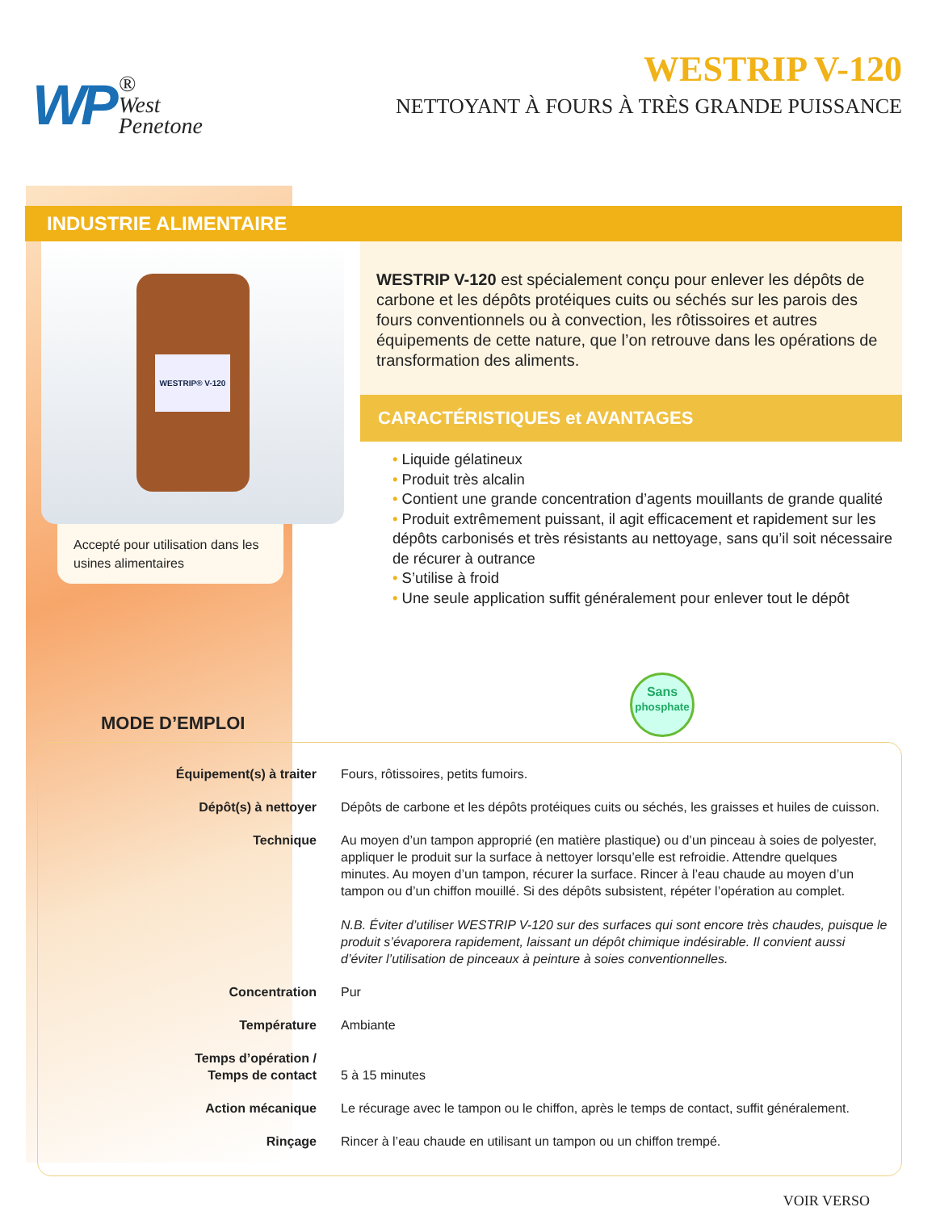WP ®
West
Penetone
WESTRIP V-120
NETTOYANT À FOURS À TRÈS GRANDE PUISSANCE
INDUSTRIE ALIMENTAIRE
WESTRIP® V-120
Accepté pour utilisation dans les usines alimentaires
WESTRIP V-120 est spécialement conçu pour enlever les dépôts de carbone et les dépôts protéiques cuits ou séchés sur les parois des fours conventionnels ou à convection, les rôtissoires et autres équipements de cette nature, que l’on retrouve dans les opérations de transformation des aliments.
CARACTÉRISTIQUES et AVANTAGES
• Liquide gélatineux
• Produit très alcalin
• Contient une grande concentration d’agents mouillants de grande qualité
• Produit extrêmement puissant, il agit efficacement et rapidement sur les dépôts carbonisés et très résistants au nettoyage, sans qu’il soit nécessaire de récurer à outrance
• S’utilise à froid
• Une seule application suffit généralement pour enlever tout le dépôt
Sans
phosphate
MODE D’EMPLOI
| Équipement(s) à traiter | Fours, rôtissoires, petits fumoirs. |
| Dépôt(s) à nettoyer | Dépôts de carbone et les dépôts protéiques cuits ou séchés, les graisses et huiles de cuisson. |
| Technique | Au moyen d’un tampon approprié (en matière plastique) ou d’un pinceau à soies de polyester, appliquer le produit sur la surface à nettoyer lorsqu’elle est refroidie. Attendre quelques minutes. Au moyen d’un tampon, récurer la surface. Rincer à l’eau chaude au moyen d’un tampon ou d’un chiffon mouillé. Si des dépôts subsistent, répéter l’opération au complet. N.B. Éviter d’utiliser WESTRIP V-120 sur des surfaces qui sont encore très chaudes, puisque le produit s’évaporera rapidement, laissant un dépôt chimique indésirable. Il convient aussi d’éviter l’utilisation de pinceaux à peinture à soies conventionnelles. |
| Concentration | Pur |
| Température | Ambiante |
| Temps d’opération / Temps de contact | 5 à 15 minutes |
| Action mécanique | Le récurage avec le tampon ou le chiffon, après le temps de contact, suffit généralement. |
| Rinçage | Rincer à l’eau chaude en utilisant un tampon ou un chiffon trempé. |
VOIR VERSO